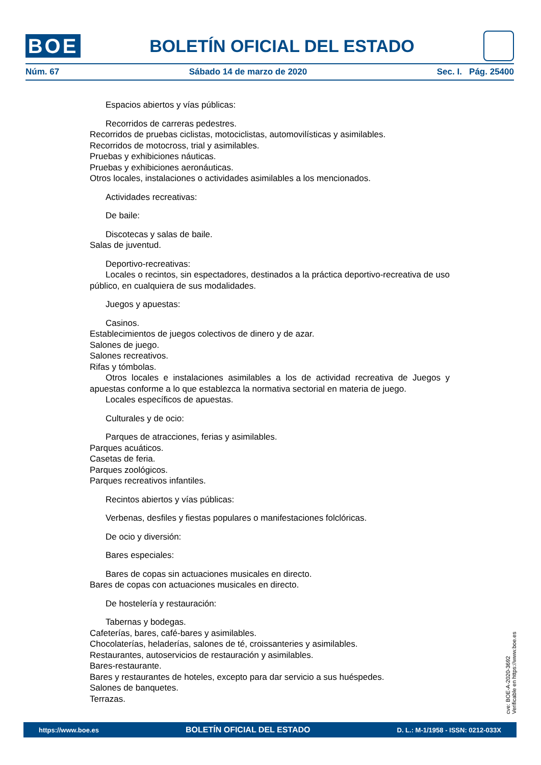BOE
BOLETÍN OFICIAL DEL ESTADO
Núm. 67 Sábado 14 de marzo de 2020 Sec. I. Pág. 25400
Espacios abiertos y vías públicas:
Recorridos de carreras pedestres.
Recorridos de pruebas ciclistas, motociclistas, automovilísticas y asimilables.
Recorridos de motocross, trial y asimilables.
Pruebas y exhibiciones náuticas.
Pruebas y exhibiciones aeronáuticas.
Otros locales, instalaciones o actividades asimilables a los mencionados.
Actividades recreativas:
De baile:
Discotecas y salas de baile.
Salas de juventud.
Deportivo-recreativas:
Locales o recintos, sin espectadores, destinados a la práctica deportivo-recreativa de uso público, en cualquiera de sus modalidades.
Juegos y apuestas:
Casinos.
Establecimientos de juegos colectivos de dinero y de azar.
Salones de juego.
Salones recreativos.
Rifas y tómbolas.
Otros locales e instalaciones asimilables a los de actividad recreativa de Juegos y apuestas conforme a lo que establezca la normativa sectorial en materia de juego.
Locales específicos de apuestas.
Culturales y de ocio:
Parques de atracciones, ferias y asimilables.
Parques acuáticos.
Casetas de feria.
Parques zoológicos.
Parques recreativos infantiles.
Recintos abiertos y vías públicas:
Verbenas, desfiles y fiestas populares o manifestaciones folclóricas.
De ocio y diversión:
Bares especiales:
Bares de copas sin actuaciones musicales en directo.
Bares de copas con actuaciones musicales en directo.
De hostelería y restauración:
Tabernas y bodegas.
Cafeterías, bares, café-bares y asimilables.
Chocolaterías, heladerías, salones de té, croissanteries y asimilables.
Restaurantes, autoservicios de restauración y asimilables.
Bares-restaurante.
Bares y restaurantes de hoteles, excepto para dar servicio a sus huéspedes.
Salones de banquetes.
Terrazas.
cve: BOE-A-2020-3692
Verificable en https://www.boe.es
https://www.boe.es BOLETÍN OFICIAL DEL ESTADO D. L.: M-1/1958 - ISSN: 0212-033X